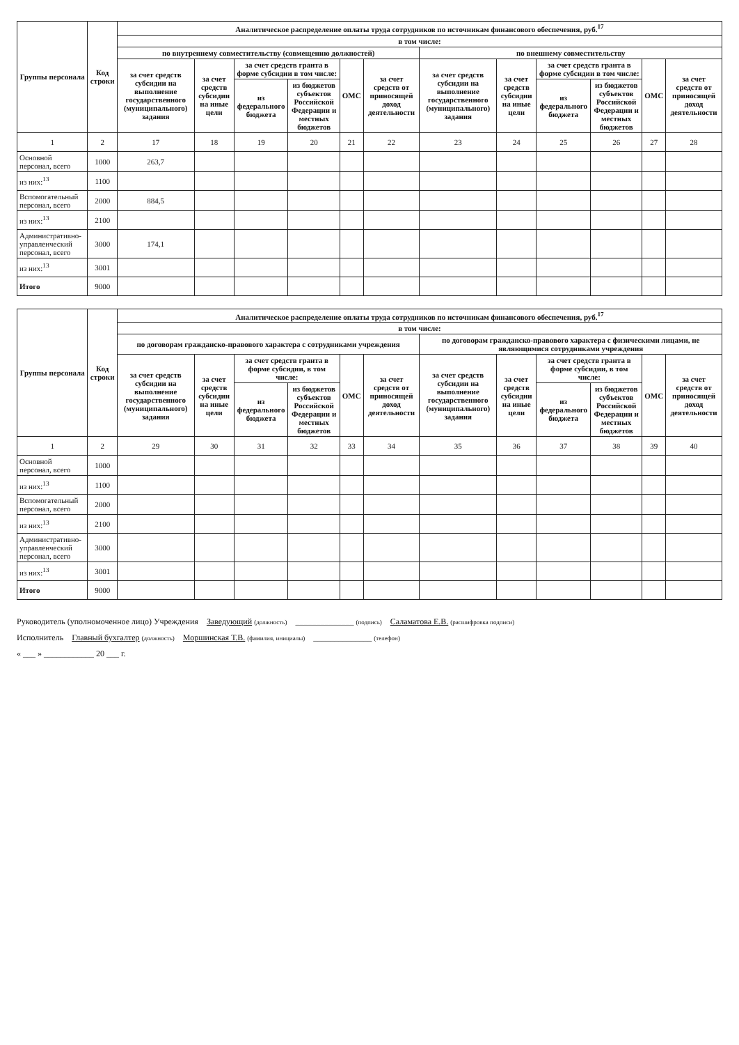| Группы персонала | Код строки | Аналитическое распределение оплаты труда сотрудников по источникам финансового обеспечения, руб.<sup>17</sup> | | | | | | | | | | | |
| --- | --- | --- | --- | --- | --- | --- | --- | --- | --- | --- | --- | --- | --- |
| | | в том числе: | | | | | | | | | | | |
| | | по внутреннему совместительству (совмещению должностей) | | | | | | по внешнему совместительству | | | | | |
| | | за счет средств субсидии на выполнение государственного (муниципального) задания | за счет средств субсидии на иные цели | за счет средств гранта в форме субсидии в том числе: | | ОМС | за счет средств от приносящей доход деятельности | за счет средств субсидии на выполнение государственного (муниципального) задания | за счет средств субсидии на иные цели | за счет средств гранта в форме субсидии в том числе: | | ОМС | за счет средств от приносящей доход деятельности |
| | | | | из федерального бюджета | из бюджетов субъектов Российской Федерации и местных бюджетов | | | | | из федерального бюджета | из бюджетов субъектов Российской Федерации и местных бюджетов | | |
| 1 | 2 | 17 | 18 | 19 | 20 | 21 | 22 | 23 | 24 | 25 | 26 | 27 | 28 |
| Основной персонал, всего | 1000 | 263,7 | | | | | | | | | | | |
| из них:<sup>13</sup> | 1100 | | | | | | | | | | | | |
| Вспомогательный персонал, всего | 2000 | 884,5 | | | | | | | | | | | |
| из них:<sup>13</sup> | 2100 | | | | | | | | | | | | |
| Административно-управленческий персонал, всего | 3000 | 174,1 | | | | | | | | | | | |
| из них:<sup>13</sup> | 3001 | | | | | | | | | | | | |
| Итого | 9000 | | | | | | | | | | | | |
| Группы персонала | Код строки | Аналитическое распределение оплаты труда сотрудников по источникам финансового обеспечения, руб.<sup>17</sup> | | | | | | | | | | | |
| --- | --- | --- | --- | --- | --- | --- | --- | --- | --- | --- | --- | --- | --- |
| | | в том числе: | | | | | | | | | | | |
| | | по договорам гражданско-правового характера с сотрудниками учреждения | | | | | | по договорам гражданско-правового характера с физическими лицами, не являющимися сотрудниками учреждения | | | | | |
| | | за счет средств субсидии на выполнение государственного (муниципального) задания | за счет средств субсидии на иные цели | за счет средств гранта в форме субсидии, в том числе: | | ОМС | за счет средств от приносящей доход деятельности | за счет средств субсидии на выполнение государственного (муниципального) задания | за счет средств субсидии на иные цели | за счет средств гранта в форме субсидии, в том числе: | | ОМС | за счет средств от приносящей доход деятельности |
| | | | | из федерального бюджета | из бюджетов субъектов Российской Федерации и местных бюджетов | | | | | из федерального бюджета | из бюджетов субъектов Российской Федерации и местных бюджетов | | |
| 1 | 2 | 29 | 30 | 31 | 32 | 33 | 34 | 35 | 36 | 37 | 38 | 39 | 40 |
| Основной персонал, всего | 1000 | | | | | | | | | | | | |
| из них:<sup>13</sup> | 1100 | | | | | | | | | | | | |
| Вспомогательный персонал, всего | 2000 | | | | | | | | | | | | |
| из них:<sup>13</sup> | 2100 | | | | | | | | | | | | |
| Административно-управленческий персонал, всего | 3000 | | | | | | | | | | | | |
| из них:<sup>13</sup> | 3001 | | | | | | | | | | | | |
| Итого | 9000 | | | | | | | | | | | | |
Руководитель (уполномоченное лицо) Учреждения Заведующий (должность) ______________ (подпись) Саламатова Е.В. (расшифровка подписи)
Исполнитель Главный бухгалтер (должность) Моршинская Т.В. (фамилия, инициалы) ______________ (телефон)
« ___ » ____________ 20 ___ г.